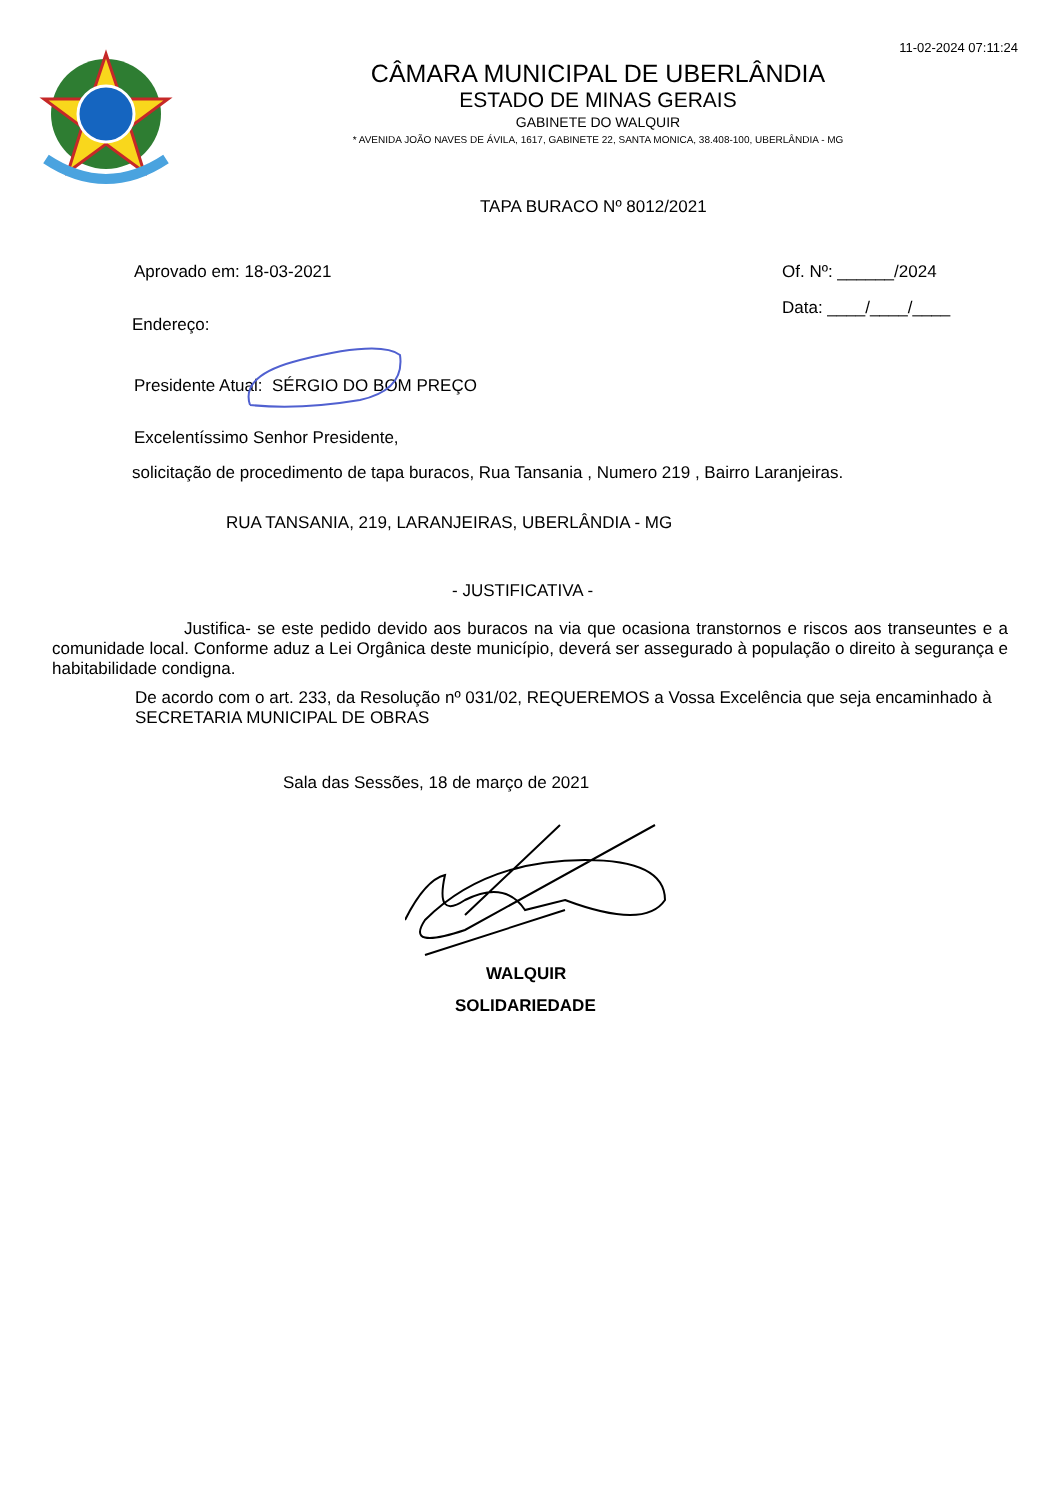11-02-2024 07:11:24
CÂMARA MUNICIPAL DE UBERLÂNDIA
ESTADO DE MINAS GERAIS
GABINETE DO WALQUIR
* AVENIDA JOÃO NAVES DE ÁVILA, 1617, GABINETE 22, SANTA MONICA, 38.408-100, UBERLÂNDIA - MG
TAPA BURACO Nº 8012/2021
Aprovado em: 18-03-2021 Of. Nº: ______/2024
Data: ____/____/____
Endereço:
Presidente Atual: SÉRGIO DO BOM PREÇO
Excelentíssimo Senhor Presidente,
solicitação de procedimento de tapa buracos, Rua Tansania , Numero 219 , Bairro Laranjeiras.
RUA TANSANIA, 219, LARANJEIRAS, UBERLÂNDIA - MG
- JUSTIFICATIVA -
Justifica- se este pedido devido aos buracos na via que ocasiona transtornos e riscos aos transeuntes e a comunidade local. Conforme aduz a Lei Orgânica deste município, deverá ser assegurado à população o direito à segurança e habitabilidade condigna.
De acordo com o art. 233, da Resolução nº 031/02, REQUEREMOS a Vossa Excelência que seja encaminhado à SECRETARIA MUNICIPAL DE OBRAS
Sala das Sessões, 18 de março de 2021
WALQUIR
SOLIDARIEDADE